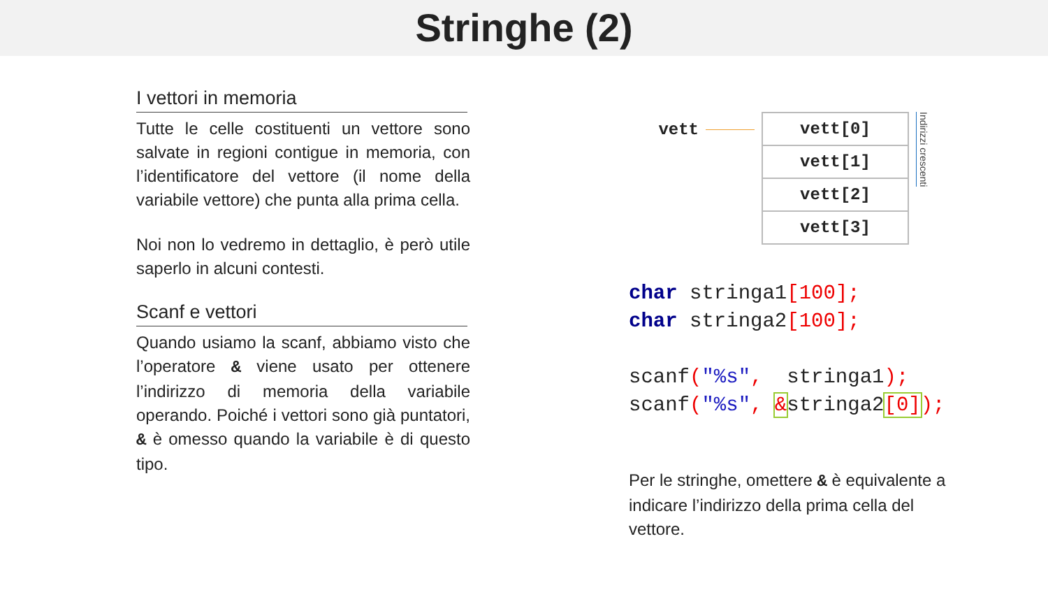Stringhe (2)
I vettori in memoria
Tutte le celle costituenti un vettore sono salvate in regioni contigue in memoria, con l’identificatore del vettore (il nome della variabile vettore) che punta alla prima cella.
Noi non lo vedremo in dettaglio, è però utile saperlo in alcuni contesti.
Scanf e vettori
Quando usiamo la scanf, abbiamo visto che l’operatore & viene usato per ottenere l’indirizzo di memoria della variabile operando. Poiché i vettori sono già puntatori, & è omesso quando la variabile è di questo tipo.
vett
| vett[0] |
| vett[1] |
| vett[2] |
| vett[3] |
Indirizzi crescenti
char stringa1[100];
char stringa2[100];

scanf("%s",  stringa1);
scanf("%s", &stringa2[0]);
Per le stringhe, omettere & è equivalente a indicare l’indirizzo della prima cella del vettore.